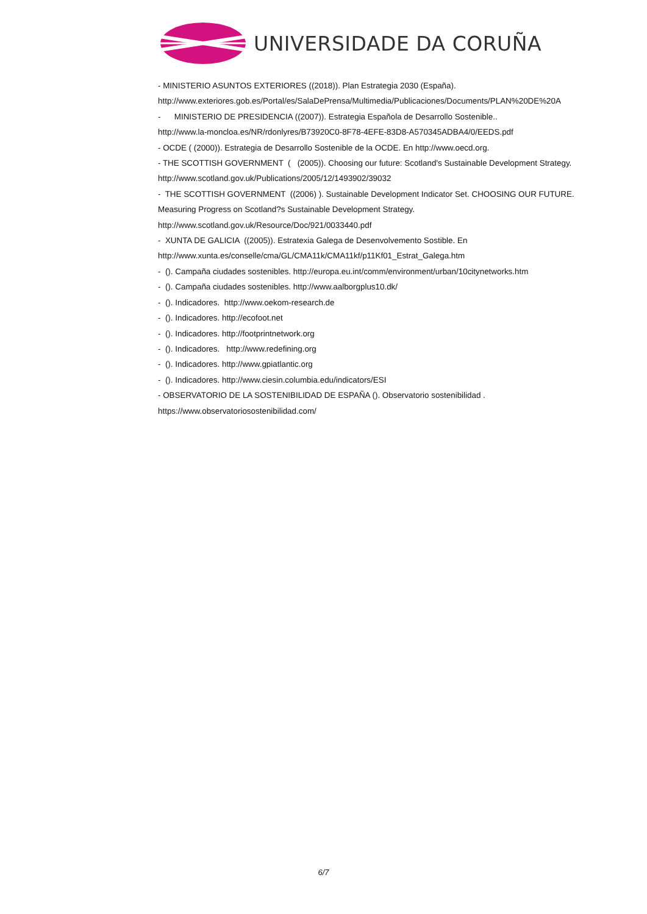UNIVERSIDADE DA CORUÑA
- MINISTERIO ASUNTOS EXTERIORES ((2018)). Plan Estrategia 2030 (España).
http://www.exteriores.gob.es/Portal/es/SalaDePrensa/Multimedia/Publicaciones/Documents/PLAN%20DE%20A
- MINISTERIO DE PRESIDENCIA ((2007)). Estrategia Española de Desarrollo Sostenible..
http://www.la-moncloa.es/NR/rdonlyres/B73920C0-8F78-4EFE-83D8-A570345ADBA4/0/EEDS.pdf
- OCDE ( (2000)). Estrategia de Desarrollo Sostenible de la OCDE. En http://www.oecd.org.
- THE SCOTTISH GOVERNMENT ( (2005)). Choosing our future: Scotland's Sustainable Development Strategy.
http://www.scotland.gov.uk/Publications/2005/12/1493902/39032
- THE SCOTTISH GOVERNMENT ((2006) ). Sustainable Development Indicator Set. CHOOSING OUR FUTURE.
Measuring Progress on Scotland?s Sustainable Development Strategy.
http://www.scotland.gov.uk/Resource/Doc/921/0033440.pdf
- XUNTA DE GALICIA ((2005)). Estratexia Galega de Desenvolvemento Sostible. En
http://www.xunta.es/conselle/cma/GL/CMA11k/CMA11kf/p11Kf01_Estrat_Galega.htm
- (). Campaña ciudades sostenibles. http://europa.eu.int/comm/environment/urban/10citynetworks.htm
- (). Campaña ciudades sostenibles. http://www.aalborgplus10.dk/
- (). Indicadores. http://www.oekom-research.de
- (). Indicadores. http://ecofoot.net
- (). Indicadores. http://footprintnetwork.org
- (). Indicadores. http://www.redefining.org
- (). Indicadores. http://www.gpiatlantic.org
- (). Indicadores. http://www.ciesin.columbia.edu/indicators/ESI
- OBSERVATORIO DE LA SOSTENIBILIDAD DE ESPAÑA (). Observatorio sostenibilidad .
https://www.observatoriosostenibilidad.com/
6/7